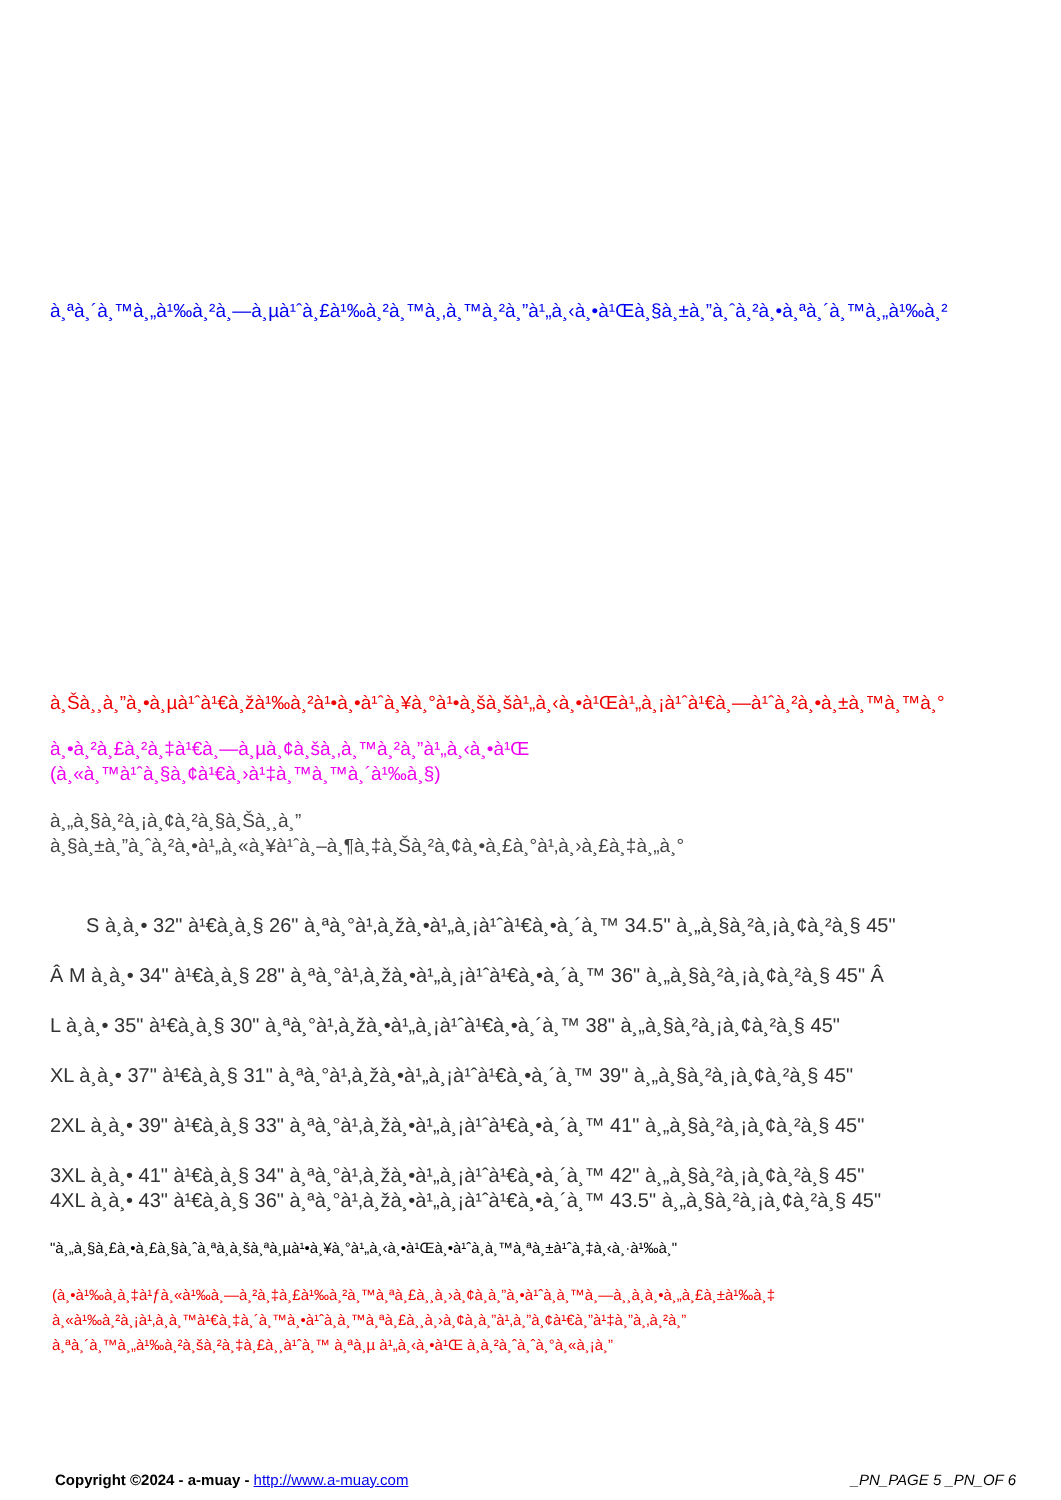à¸ªà¸´à¸™à¸„à¹‰à¸²à¸—à¸µà¹ˆà¸£à¹‰à¸²à¸™à¸‚à¸™à¸²à¸”à¹„à¸‹à¸•à¹Œà¸§à¸±à¸”à¸ˆà¸²à¸•à¸ªà¸´à¸™à¸„à¹‰à¸²
à¸Šà¸¸à¸”à¸•à¸µà¹ˆà¹€à¸žà¹‰à¸²à¹•à¸•à¹ˆà¸¥à¸°à¹•à¸šà¸šà¹„à¸‹à¸•à¹Œà¹„à¸¡à¹ˆà¹€à¸—à¹ˆà¸²à¸•à¸±à¸™à¸™à¸°
à¸•à¸²à¸£à¸²à¸‡à¹€à¸—à¸µà¸¢à¸šà¸‚à¸™à¸²à¸”à¹„à¸‹à¸•à¹Œ
(à¸«à¸™à¹ˆà¸§à¸¢à¹€à¸›à¹‡à¸™à¸™à¸´à¹‰à¸§)
à¸„à¸§à¸²à¸¡à¸¢à¸²à¸§à¸Šà¸¸à¸”
à¸§à¸±à¸”à¸ˆà¸²à¸•à¹„à¸«à¸¥à¹ˆà¸–à¸¶à¸‡à¸Šà¸²à¸¢à¸•à¸£à¸°à¹‚à¸›à¸£à¸‡à¸„à¸°
S à¸­à¸• 32" à¹€à¸­à¸§ 26" à¸ªà¸°à¹‚à¸žà¸•à¹„à¸¡à¹ˆà¹€à¸•à¸´à¸™ 34.5" à¸„à¸§à¸²à¸¡à¸¢à¸²à¸§ 45"
Â M à¸­à¸• 34" à¹€à¸­à¸§ 28" à¸ªà¸°à¹‚à¸žà¸•à¹„à¸¡à¹ˆà¹€à¸•à¸´à¸™ 36" à¸„à¸§à¸²à¸¡à¸¢à¸²à¸§ 45" Â
L à¸­à¸• 35" à¹€à¸­à¸§ 30" à¸ªà¸°à¹‚à¸žà¸•à¹„à¸¡à¹ˆà¹€à¸•à¸´à¸™ 38" à¸„à¸§à¸²à¸¡à¸¢à¸²à¸§ 45"
XL à¸­à¸• 37" à¹€à¸­à¸§ 31" à¸ªà¸°à¹‚à¸žà¸•à¹„à¸¡à¹ˆà¹€à¸•à¸´à¸™ 39" à¸„à¸§à¸²à¸¡à¸¢à¸²à¸§ 45"
2XL à¸­à¸• 39" à¹€à¸­à¸§ 33" à¸ªà¸°à¹‚à¸žà¸•à¹„à¸¡à¹ˆà¹€à¸•à¸´à¸™ 41" à¸„à¸§à¸²à¸¡à¸¢à¸²à¸§ 45"
3XL à¸­à¸• 41" à¹€à¸­à¸§ 34" à¸ªà¸°à¹‚à¸žà¸•à¹„à¸¡à¹ˆà¹€à¸•à¸´à¸™ 42" à¸„à¸§à¸²à¸¡à¸¢à¸²à¸§ 45"
4XL à¸­à¸• 43" à¹€à¸­à¸§ 36" à¸ªà¸°à¹‚à¸žà¸•à¹„à¸¡à¹ˆà¹€à¸•à¸´à¸™ 43.5" à¸„à¸§à¸²à¸¡à¸¢à¸²à¸§ 45"
"à¸„à¸§à¸£à¸•à¸£à¸§à¸ˆà¸ªà¸­à¸šà¸ªà¸µà¹•à¸¥à¸°à¹„à¸‹à¸•à¹Œà¸•à¹ˆà¸­à¸™à¸ªà¸±à¹ˆà¸‡à¸‹à¸·à¹‰à¸­"
(à¸•à¹‰à¸­à¸‡à¹ƒà¸«à¹‰à¸—à¸²à¸‡à¸£à¹‰à¸²à¸™à¸ªà¸£à¸¸à¸›à¸¢à¸­à¸”à¸•à¹ˆà¸­à¸™à¸—à¸¸à¸à¸•à¸„à¸£à¸±à¹‰à¸‡
à¸«à¹‰à¸²à¸¡à¹‚à¸­à¸™à¹€à¸‡à¸´à¸™à¸•à¹ˆà¸­à¸™à¸ªà¸£à¸¸à¸›à¸¢à¸­à¸”à¹‚à¸”à¸¢à¹€à¸”à¹‡à¸”à¸‚à¸²à¸”
à¸ªà¸´à¸™à¸„à¹‰à¸²à¸šà¸²à¸‡à¸£à¸¸à¹ˆà¸™ à¸ªà¸µ à¹„à¸‹à¸•à¹Œ à¸­à¸²à¸ˆà¸ˆà¸°à¸«à¸¡à¸”
Copyright ©2024 - a-muay - http://www.a-muay.com _PN_PAGE 5 _PN_OF 6